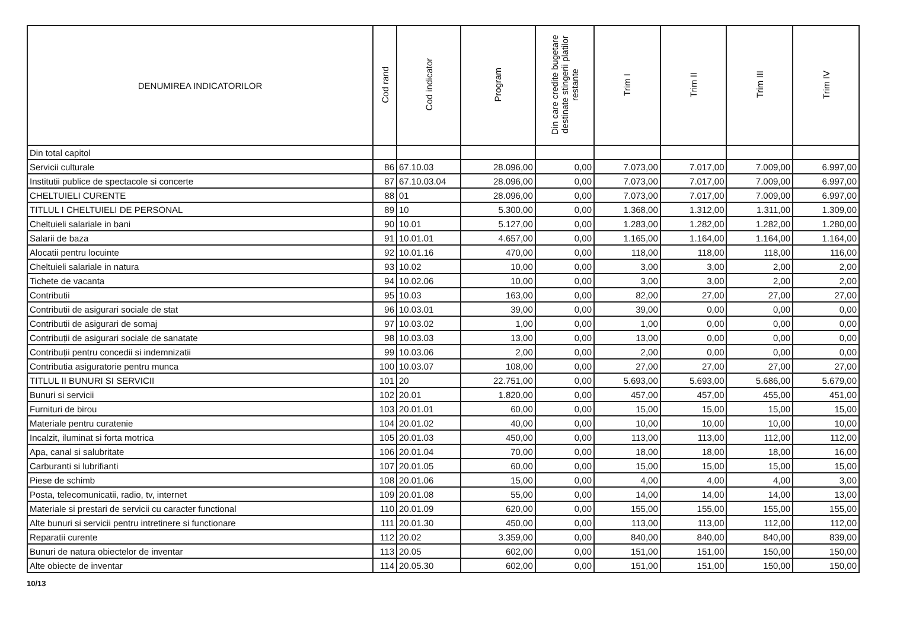| DENUMIREA INDICATORILOR | Cod rand | Cod indicator | Program | Din care credite bugetare destinate stingerii platilor restante | Trim I | Trim II | Trim III | Trim IV |
| --- | --- | --- | --- | --- | --- | --- | --- | --- |
| Din total capitol | | | | | | | | |
| Servicii culturale | 86 | 67.10.03 | 28.096,00 | 0,00 | 7.073,00 | 7.017,00 | 7.009,00 | 6.997,00 |
| Institutii publice de spectacole si concerte | 87 | 67.10.03.04 | 28.096,00 | 0,00 | 7.073,00 | 7.017,00 | 7.009,00 | 6.997,00 |
| CHELTUIELI CURENTE | 88 | 01 | 28.096,00 | 0,00 | 7.073,00 | 7.017,00 | 7.009,00 | 6.997,00 |
| TITLUL I CHELTUIELI DE PERSONAL | 89 | 10 | 5.300,00 | 0,00 | 1.368,00 | 1.312,00 | 1.311,00 | 1.309,00 |
| Cheltuieli salariale in bani | 90 | 10.01 | 5.127,00 | 0,00 | 1.283,00 | 1.282,00 | 1.282,00 | 1.280,00 |
| Salarii de baza | 91 | 10.01.01 | 4.657,00 | 0,00 | 1.165,00 | 1.164,00 | 1.164,00 | 1.164,00 |
| Alocatii pentru locuinte | 92 | 10.01.16 | 470,00 | 0,00 | 118,00 | 118,00 | 118,00 | 116,00 |
| Cheltuieli salariale in natura | 93 | 10.02 | 10,00 | 0,00 | 3,00 | 3,00 | 2,00 | 2,00 |
| Tichete de vacanta | 94 | 10.02.06 | 10,00 | 0,00 | 3,00 | 3,00 | 2,00 | 2,00 |
| Contributii | 95 | 10.03 | 163,00 | 0,00 | 82,00 | 27,00 | 27,00 | 27,00 |
| Contributii de asigurari sociale de stat | 96 | 10.03.01 | 39,00 | 0,00 | 39,00 | 0,00 | 0,00 | 0,00 |
| Contributii de asigurari de somaj | 97 | 10.03.02 | 1,00 | 0,00 | 1,00 | 0,00 | 0,00 | 0,00 |
| Contribuții de asigurari sociale de sanatate | 98 | 10.03.03 | 13,00 | 0,00 | 13,00 | 0,00 | 0,00 | 0,00 |
| Contribuții pentru concedii si indemnizatii | 99 | 10.03.06 | 2,00 | 0,00 | 2,00 | 0,00 | 0,00 | 0,00 |
| Contributia asiguratorie pentru munca | 100 | 10.03.07 | 108,00 | 0,00 | 27,00 | 27,00 | 27,00 | 27,00 |
| TITLUL II BUNURI SI SERVICII | 101 | 20 | 22.751,00 | 0,00 | 5.693,00 | 5.693,00 | 5.686,00 | 5.679,00 |
| Bunuri si servicii | 102 | 20.01 | 1.820,00 | 0,00 | 457,00 | 457,00 | 455,00 | 451,00 |
| Furnituri de birou | 103 | 20.01.01 | 60,00 | 0,00 | 15,00 | 15,00 | 15,00 | 15,00 |
| Materiale pentru curatenie | 104 | 20.01.02 | 40,00 | 0,00 | 10,00 | 10,00 | 10,00 | 10,00 |
| Incalzit, iluminat si forta motrica | 105 | 20.01.03 | 450,00 | 0,00 | 113,00 | 113,00 | 112,00 | 112,00 |
| Apa, canal si salubritate | 106 | 20.01.04 | 70,00 | 0,00 | 18,00 | 18,00 | 18,00 | 16,00 |
| Carburanti si lubrifianti | 107 | 20.01.05 | 60,00 | 0,00 | 15,00 | 15,00 | 15,00 | 15,00 |
| Piese de schimb | 108 | 20.01.06 | 15,00 | 0,00 | 4,00 | 4,00 | 4,00 | 3,00 |
| Posta, telecomunicatii, radio, tv, internet | 109 | 20.01.08 | 55,00 | 0,00 | 14,00 | 14,00 | 14,00 | 13,00 |
| Materiale si prestari de servicii cu caracter functional | 110 | 20.01.09 | 620,00 | 0,00 | 155,00 | 155,00 | 155,00 | 155,00 |
| Alte bunuri si servicii pentru intretinere si functionare | 111 | 20.01.30 | 450,00 | 0,00 | 113,00 | 113,00 | 112,00 | 112,00 |
| Reparatii curente | 112 | 20.02 | 3.359,00 | 0,00 | 840,00 | 840,00 | 840,00 | 839,00 |
| Bunuri de natura obiectelor de inventar | 113 | 20.05 | 602,00 | 0,00 | 151,00 | 151,00 | 150,00 | 150,00 |
| Alte obiecte de inventar | 114 | 20.05.30 | 602,00 | 0,00 | 151,00 | 151,00 | 150,00 | 150,00 |
10/13